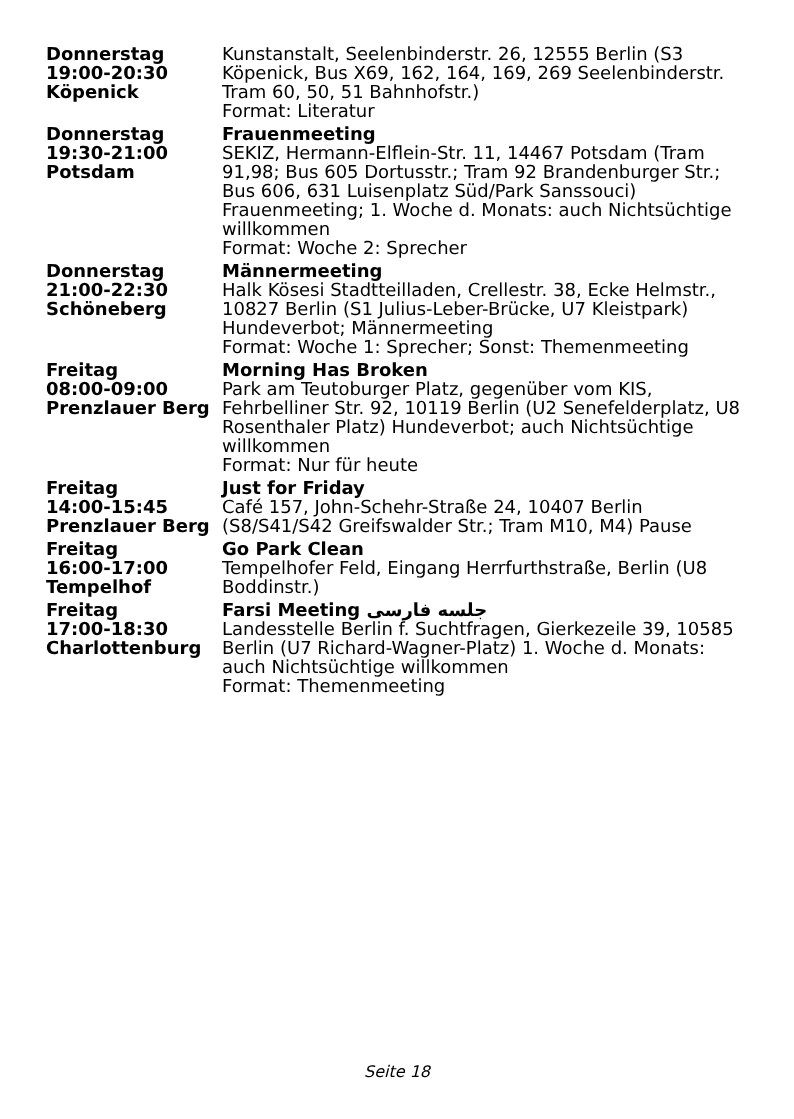| Donnerstag 19:00-20:30 Köpenick | Kunstanstalt, Seelenbinderstr. 26, 12555 Berlin (S3 Köpenick, Bus X69, 162, 164, 169, 269 Seelenbinderstr. Tram 60, 50, 51 Bahnhofstr.) Format: Literatur |
| Donnerstag 19:30-21:00 Potsdam | Frauenmeeting SEKIZ, Hermann-Elflein-Str. 11, 14467 Potsdam (Tram 91,98; Bus 605 Dortusstr.; Tram 92 Brandenburger Str.; Bus 606, 631 Luisenplatz Süd/Park Sanssouci) Frauenmeeting; 1. Woche d. Monats: auch Nichtsüchtige willkommen Format: Woche 2: Sprecher |
| Donnerstag 21:00-22:30 Schöneberg | Männermeeting Halk Kösesi Stadtteilladen, Crellestr. 38, Ecke Helmstr., 10827 Berlin (S1 Julius-Leber-Brücke, U7 Kleistpark) Hundeverbot; Männermeeting Format: Woche 1: Sprecher; Sonst: Themenmeeting |
| Freitag 08:00-09:00 Prenzlauer Berg | Morning Has Broken Park am Teutoburger Platz, gegenüber vom KIS, Fehrbelliner Str. 92, 10119 Berlin (U2 Senefelderplatz, U8 Rosenthaler Platz) Hundeverbot; auch Nichtsüchtige willkommen Format: Nur für heute |
| Freitag 14:00-15:45 Prenzlauer Berg | Just for Friday Café 157, John-Schehr-Straße 24, 10407 Berlin (S8/S41/S42 Greifswalder Str.; Tram M10, M4) Pause |
| Freitag 16:00-17:00 Tempelhof | Go Park Clean Tempelhofer Feld, Eingang Herrfurthstraße, Berlin (U8 Boddinstr.) |
| Freitag 17:00-18:30 Charlottenburg | Farsi Meeting جلسه فارسی Landesstelle Berlin f. Suchtfragen, Gierkezeile 39, 10585 Berlin (U7 Richard-Wagner-Platz) 1. Woche d. Monats: auch Nichtsüchtige willkommen Format: Themenmeeting |
Seite 18